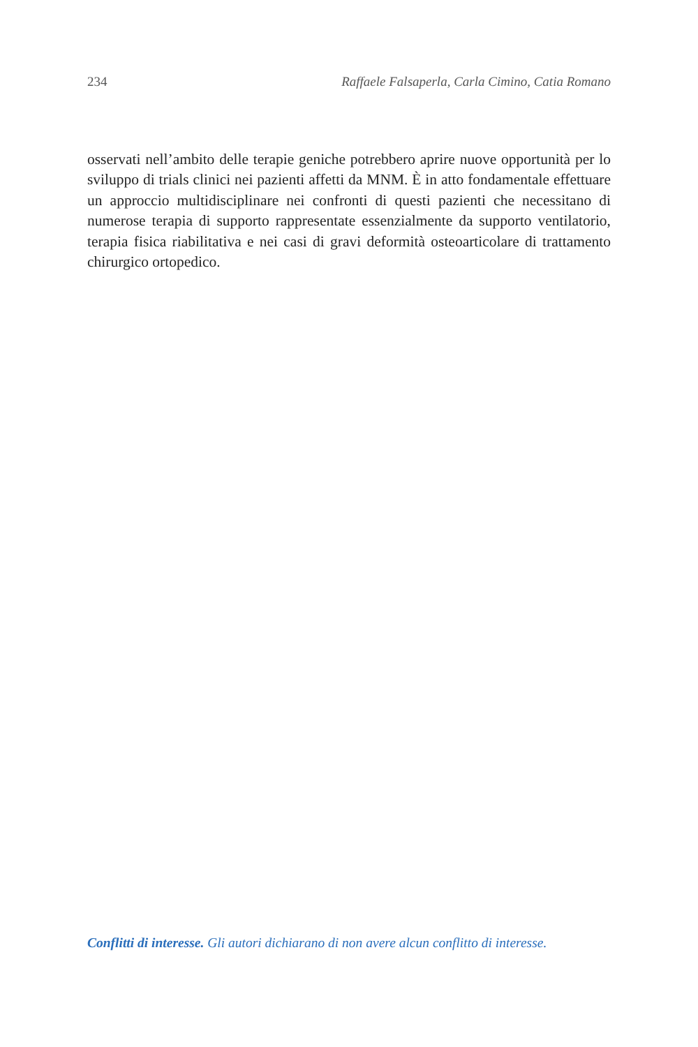234 Raffaele Falsaperla, Carla Cimino, Catia Romano
osservati nell’ambito delle terapie geniche potrebbero aprire nuove opportunità per lo sviluppo di trials clinici nei pazienti affetti da MNM. È in atto fondamentale effettuare un approccio multidisciplinare nei confronti di questi pazienti che necessitano di numerose terapia di supporto rappresentate essenzialmente da supporto ventilatorio, terapia fisica riabilitativa e nei casi di gravi deformità osteoarticolare di trattamento chirurgico ortopedico.
Conflitti di interesse. Gli autori dichiarano di non avere alcun conflitto di interesse.